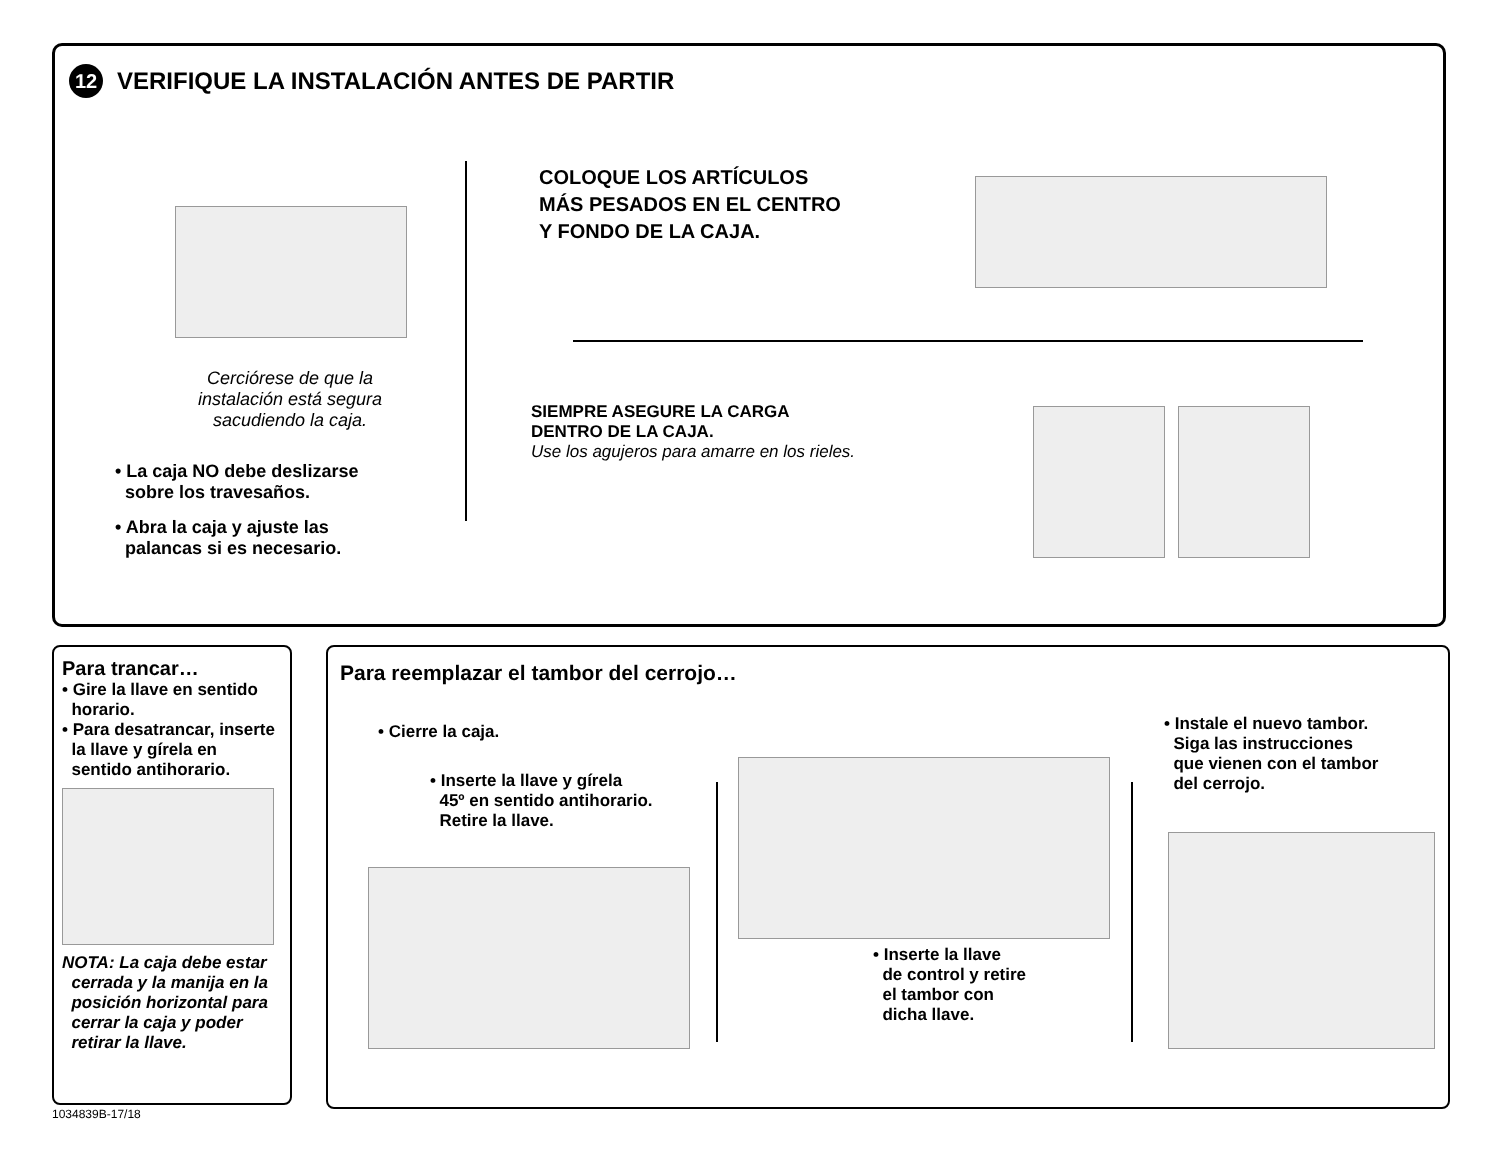12 VERIFIQUE LA INSTALACIÓN ANTES DE PARTIR
Cerciórese de que la
instalación está segura
sacudiendo la caja.
• La caja NO debe deslizarse
sobre los travesaños.
• Abra la caja y ajuste las
palancas si es necesario.
COLOQUE LOS ARTÍCULOS
MÁS PESADOS EN EL CENTRO
Y FONDO DE LA CAJA.
SIEMPRE ASEGURE LA CARGA
DENTRO DE LA CAJA.
Use los agujeros para amarre en los rieles.
Para trancar…
• Gire la llave en sentido
horario.
• Para desatrancar, inserte
la llave y gírela en
sentido antihorario.
NOTA: La caja debe estar
cerrada y la manija en la
posición horizontal para
cerrar la caja y poder
retirar la llave.
Para reemplazar el tambor del cerrojo…
• Cierre la caja.
• Inserte la llave y gírela
45º en sentido antihorario.
Retire la llave.
• Inserte la llave
de control y retire
el tambor con
dicha llave.
• Instale el nuevo tambor.
Siga las instrucciones
que vienen con el tambor
del cerrojo.
1034839B-17/18